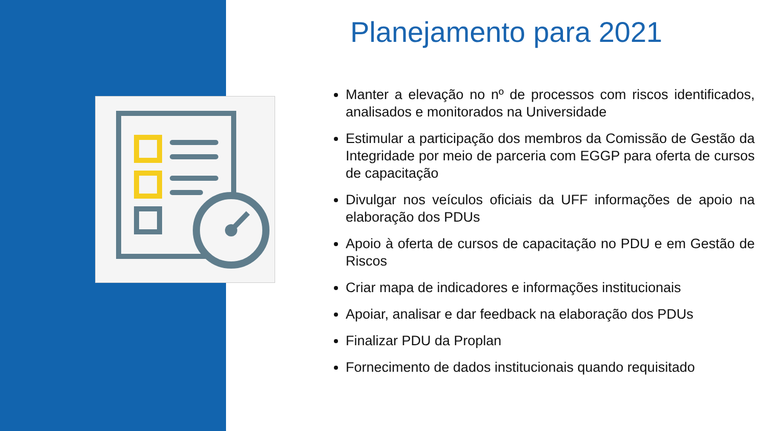Planejamento para 2021
Manter a elevação no nº de processos com riscos identificados, analisados e monitorados na Universidade
Estimular a participação dos membros da Comissão de Gestão da Integridade por meio de parceria com EGGP para oferta de cursos de capacitação
Divulgar nos veículos oficiais da UFF informações de apoio na elaboração dos PDUs
Apoio à oferta de cursos de capacitação no PDU e em Gestão de Riscos
Criar mapa de indicadores e informações institucionais
Apoiar, analisar e dar feedback na elaboração dos PDUs
Finalizar PDU da Proplan
Fornecimento de dados institucionais quando requisitado